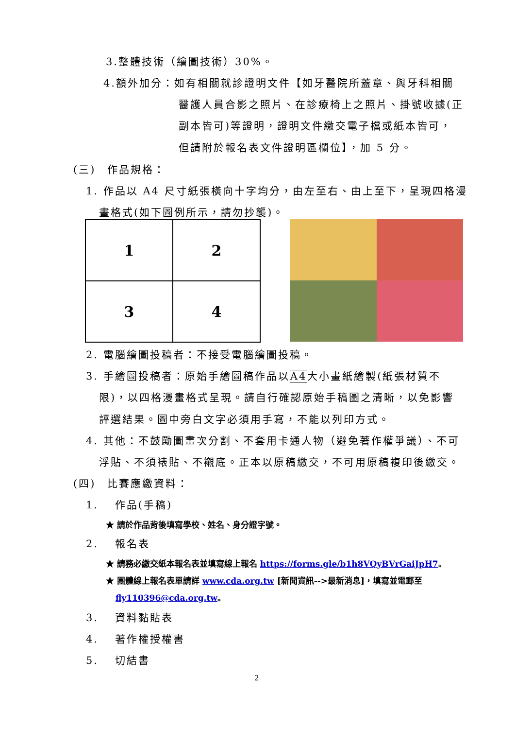3.整體技術（繪圖技術）30%。
4.額外加分：如有相關就診證明文件【如牙醫院所蓋章、與牙科相關
醫護人員合影之照片、在診療椅上之照片、掛號收據(正
副本皆可)等證明，證明文件繳交電子檔或紙本皆可，
但請附於報名表文件證明區欄位】，加 5 分。
(三)　作品規格：
1. 作品以 A4 尺寸紙張橫向十字均分，由左至右、由上至下，呈現四格漫
畫格式(如下圖例所示，請勿抄襲)。
| 1 | 2 |
| 3 | 4 |
2. 電腦繪圖投稿者：不接受電腦繪圖投稿。
3. 手繪圖投稿者：原始手繪圖稿作品以A4大小畫紙繪製(紙張材質不
限)，以四格漫畫格式呈現。請自行確認原始手稿圖之清晰，以免影響
評選結果。圖中旁白文字必須用手寫，不能以列印方式。
4. 其他：不鼓勵圖畫次分割、不套用卡通人物（避免著作權爭議）、不可
浮貼、不須裱貼、不襯底。正本以原稿繳交，不可用原稿複印後繳交。
(四)　比賽應繳資料：
1.　 作品(手稿)
★ 請於作品背後填寫學校、姓名、身分證字號。
2.　 報名表
★ 請務必繳交紙本報名表並填寫線上報名 https://forms.gle/b1h8VQyBVrGaiJpH7。
★ 團體線上報名表單請詳 www.cda.org.tw [新聞資訊-->最新消息]，填寫並電郵至
fly110396@cda.org.tw。
3.　 資料黏貼表
4.　 著作權授權書
5.　 切結書
2